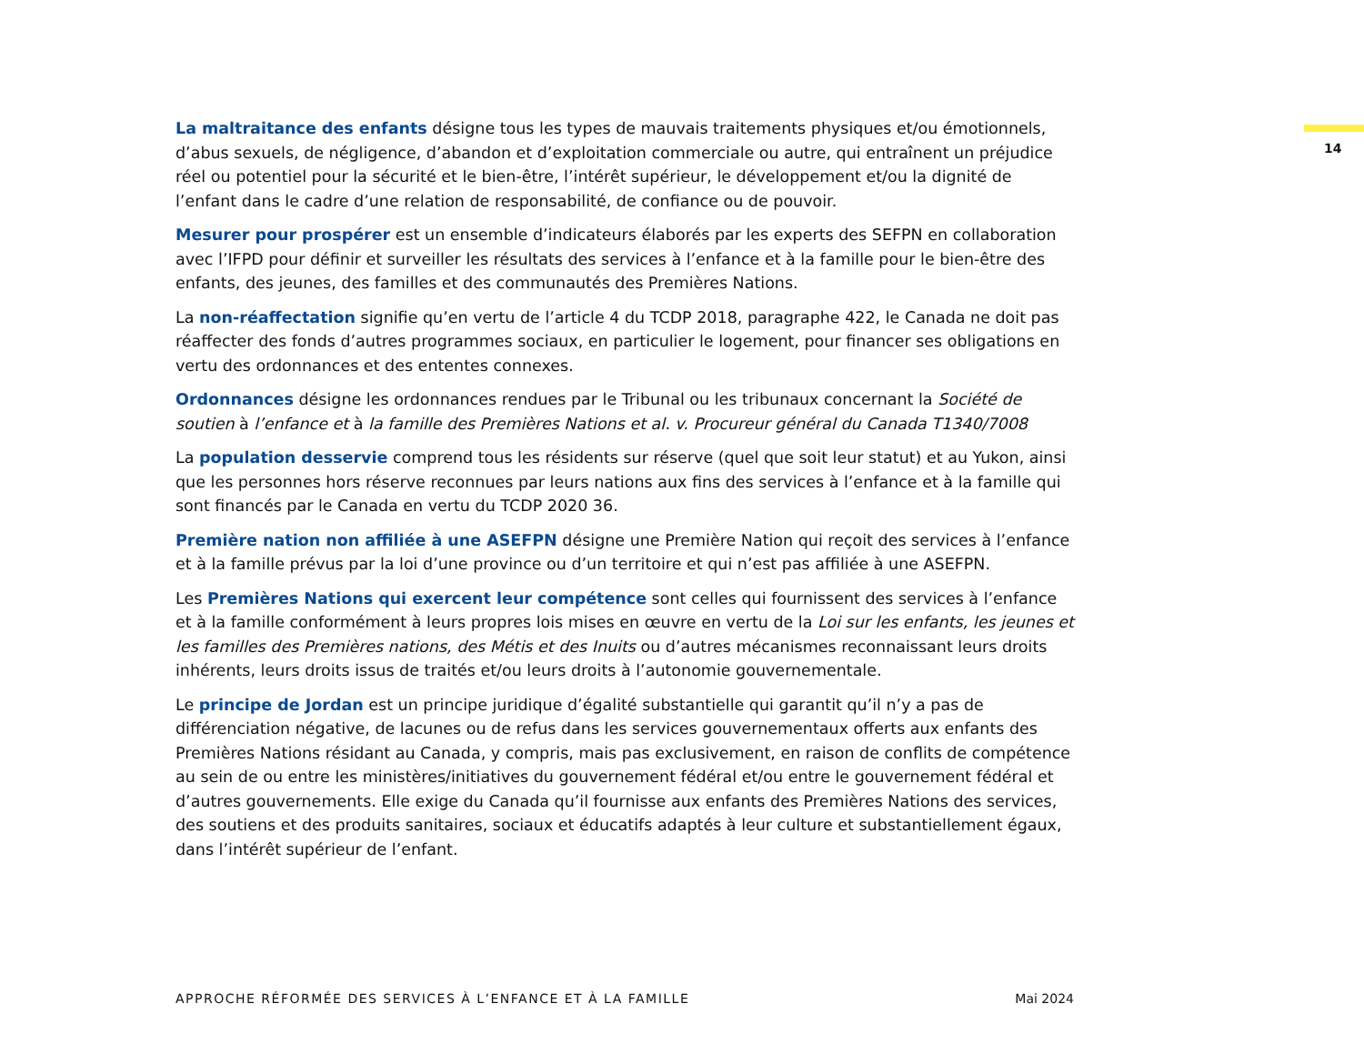14
La maltraitance des enfants désigne tous les types de mauvais traitements physiques et/ou émotionnels, d’abus sexuels, de négligence, d’abandon et d’exploitation commerciale ou autre, qui entraînent un préjudice réel ou potentiel pour la sécurité et le bien-être, l’intérêt supérieur, le développement et/ou la dignité de l’enfant dans le cadre d’une relation de responsabilité, de confiance ou de pouvoir.
Mesurer pour prospérer est un ensemble d’indicateurs élaborés par les experts des SEFPN en collaboration avec l’IFPD pour définir et surveiller les résultats des services à l’enfance et à la famille pour le bien-être des enfants, des jeunes, des familles et des communautés des Premières Nations.
La non-réaffectation signifie qu’en vertu de l’article 4 du TCDP 2018, paragraphe 422, le Canada ne doit pas réaffecter des fonds d’autres programmes sociaux, en particulier le logement, pour financer ses obligations en vertu des ordonnances et des ententes connexes.
Ordonnances désigne les ordonnances rendues par le Tribunal ou les tribunaux concernant la Société de soutien à l’enfance et à la famille des Premières Nations et al. v. Procureur général du Canada T1340/7008
La population desservie comprend tous les résidents sur réserve (quel que soit leur statut) et au Yukon, ainsi que les personnes hors réserve reconnues par leurs nations aux fins des services à l’enfance et à la famille qui sont financés par le Canada en vertu du TCDP 2020 36.
Première nation non affiliée à une ASEFPN désigne une Première Nation qui reçoit des services à l’enfance et à la famille prévus par la loi d’une province ou d’un territoire et qui n’est pas affiliée à une ASEFPN.
Les Premières Nations qui exercent leur compétence sont celles qui fournissent des services à l’enfance et à la famille conformément à leurs propres lois mises en œuvre en vertu de la Loi sur les enfants, les jeunes et les familles des Premières nations, des Métis et des Inuits ou d’autres mécanismes reconnaissant leurs droits inhérents, leurs droits issus de traités et/ou leurs droits à l’autonomie gouvernementale.
Le principe de Jordan est un principe juridique d’égalité substantielle qui garantit qu’il n’y a pas de différenciation négative, de lacunes ou de refus dans les services gouvernementaux offerts aux enfants des Premières Nations résidant au Canada, y compris, mais pas exclusivement, en raison de conflits de compétence au sein de ou entre les ministères/initiatives du gouvernement fédéral et/ou entre le gouvernement fédéral et d’autres gouvernements. Elle exige du Canada qu’il fournisse aux enfants des Premières Nations des services, des soutiens et des produits sanitaires, sociaux et éducatifs adaptés à leur culture et substantiellement égaux, dans l’intérêt supérieur de l’enfant.
APPROCHE RÉFORMÉE DES SERVICES À L’ENFANCE ET À LA FAMILLE Mai 2024